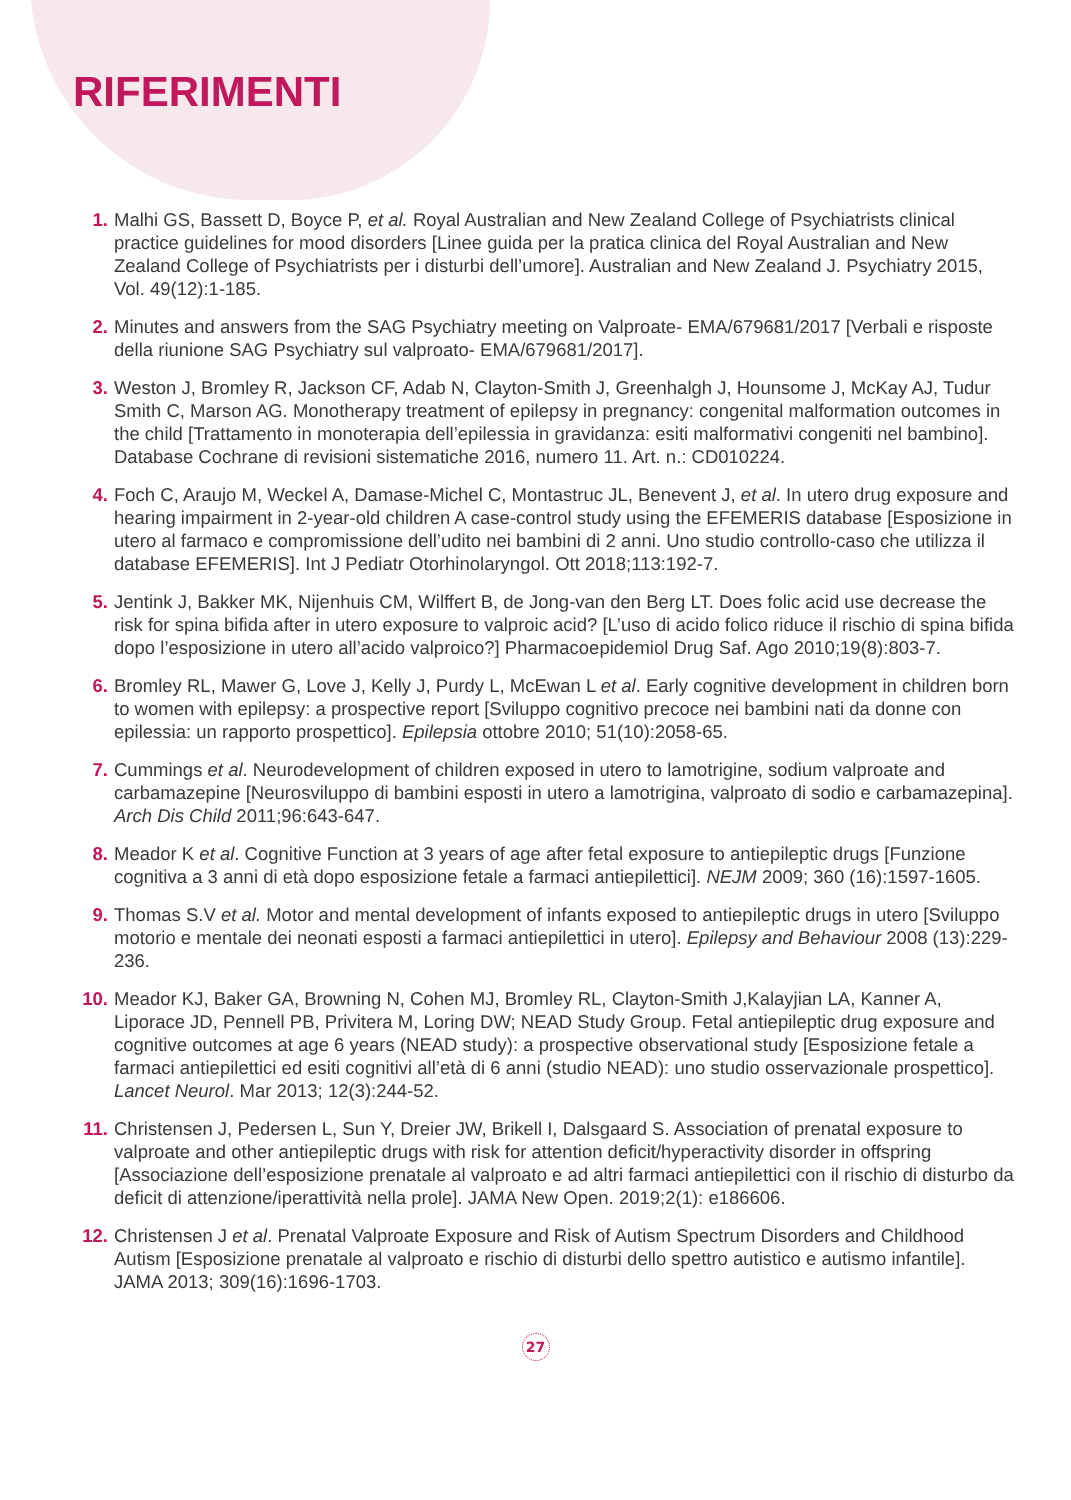RIFERIMENTI
1. Malhi GS, Bassett D, Boyce P, et al. Royal Australian and New Zealand College of Psychiatrists clinical practice guidelines for mood disorders [Linee guida per la pratica clinica del Royal Australian and New Zealand College of Psychiatrists per i disturbi dell’umore]. Australian and New Zealand J. Psychiatry 2015, Vol. 49(12):1-185.
2. Minutes and answers from the SAG Psychiatry meeting on Valproate- EMA/679681/2017 [Verbali e risposte della riunione SAG Psychiatry sul valproato- EMA/679681/2017].
3. Weston J, Bromley R, Jackson CF, Adab N, Clayton-Smith J, Greenhalgh J, Hounsome J, McKay AJ, Tudur Smith C, Marson AG. Monotherapy treatment of epilepsy in pregnancy: congenital malformation outcomes in the child [Trattamento in monoterapia dell’epilessia in gravidanza: esiti malformativi congeniti nel bambino]. Database Cochrane di revisioni sistematiche 2016, numero 11. Art. n.: CD010224.
4. Foch C, Araujo M, Weckel A, Damase-Michel C, Montastruc JL, Benevent J, et al. In utero drug exposure and hearing impairment in 2-year-old children A case-control study using the EFEMERIS database [Esposizione in utero al farmaco e compromissione dell’udito nei bambini di 2 anni. Uno studio controllo-caso che utilizza il database EFEMERIS]. Int J Pediatr Otorhinolaryngol. Ott 2018;113:192-7.
5. Jentink J, Bakker MK, Nijenhuis CM, Wilffert B, de Jong-van den Berg LT. Does folic acid use decrease the risk for spina bifida after in utero exposure to valproic acid? [L’uso di acido folico riduce il rischio di spina bifida dopo l’esposizione in utero all’acido valproico?] Pharmacoepidemiol Drug Saf. Ago 2010;19(8):803-7.
6. Bromley RL, Mawer G, Love J, Kelly J, Purdy L, McEwan L et al. Early cognitive development in children born to women with epilepsy: a prospective report [Sviluppo cognitivo precoce nei bambini nati da donne con epilessia: un rapporto prospettico]. Epilepsia ottobre 2010; 51(10):2058-65.
7. Cummings et al. Neurodevelopment of children exposed in utero to lamotrigine, sodium valproate and carbamazepine [Neurosviluppo di bambini esposti in utero a lamotrigina, valproato di sodio e carbamazepina]. Arch Dis Child 2011;96:643-647.
8. Meador K et al. Cognitive Function at 3 years of age after fetal exposure to antiepileptic drugs [Funzione cognitiva a 3 anni di età dopo esposizione fetale a farmaci antiepilettici]. NEJM 2009; 360 (16):1597-1605.
9. Thomas S.V et al. Motor and mental development of infants exposed to antiepileptic drugs in utero [Sviluppo motorio e mentale dei neonati esposti a farmaci antiepilettici in utero]. Epilepsy and Behaviour 2008 (13):229-236.
10. Meador KJ, Baker GA, Browning N, Cohen MJ, Bromley RL, Clayton-Smith J,Kalayjian LA, Kanner A, Liporace JD, Pennell PB, Privitera M, Loring DW; NEAD Study Group. Fetal antiepileptic drug exposure and cognitive outcomes at age 6 years (NEAD study): a prospective observational study [Esposizione fetale a farmaci antiepilettici ed esiti cognitivi all’età di 6 anni (studio NEAD): uno studio osservazionale prospettico]. Lancet Neurol. Mar 2013; 12(3):244-52.
11. Christensen J, Pedersen L, Sun Y, Dreier JW, Brikell I, Dalsgaard S. Association of prenatal exposure to valproate and other antiepileptic drugs with risk for attention deficit/hyperactivity disorder in offspring [Associazione dell’esposizione prenatale al valproato e ad altri farmaci antiepilettici con il rischio di disturbo da deficit di attenzione/iperattività nella prole]. JAMA New Open. 2019;2(1): e186606.
12. Christensen J et al. Prenatal Valproate Exposure and Risk of Autism Spectrum Disorders and Childhood Autism [Esposizione prenatale al valproato e rischio di disturbi dello spettro autistico e autismo infantile]. JAMA 2013; 309(16):1696-1703.
27